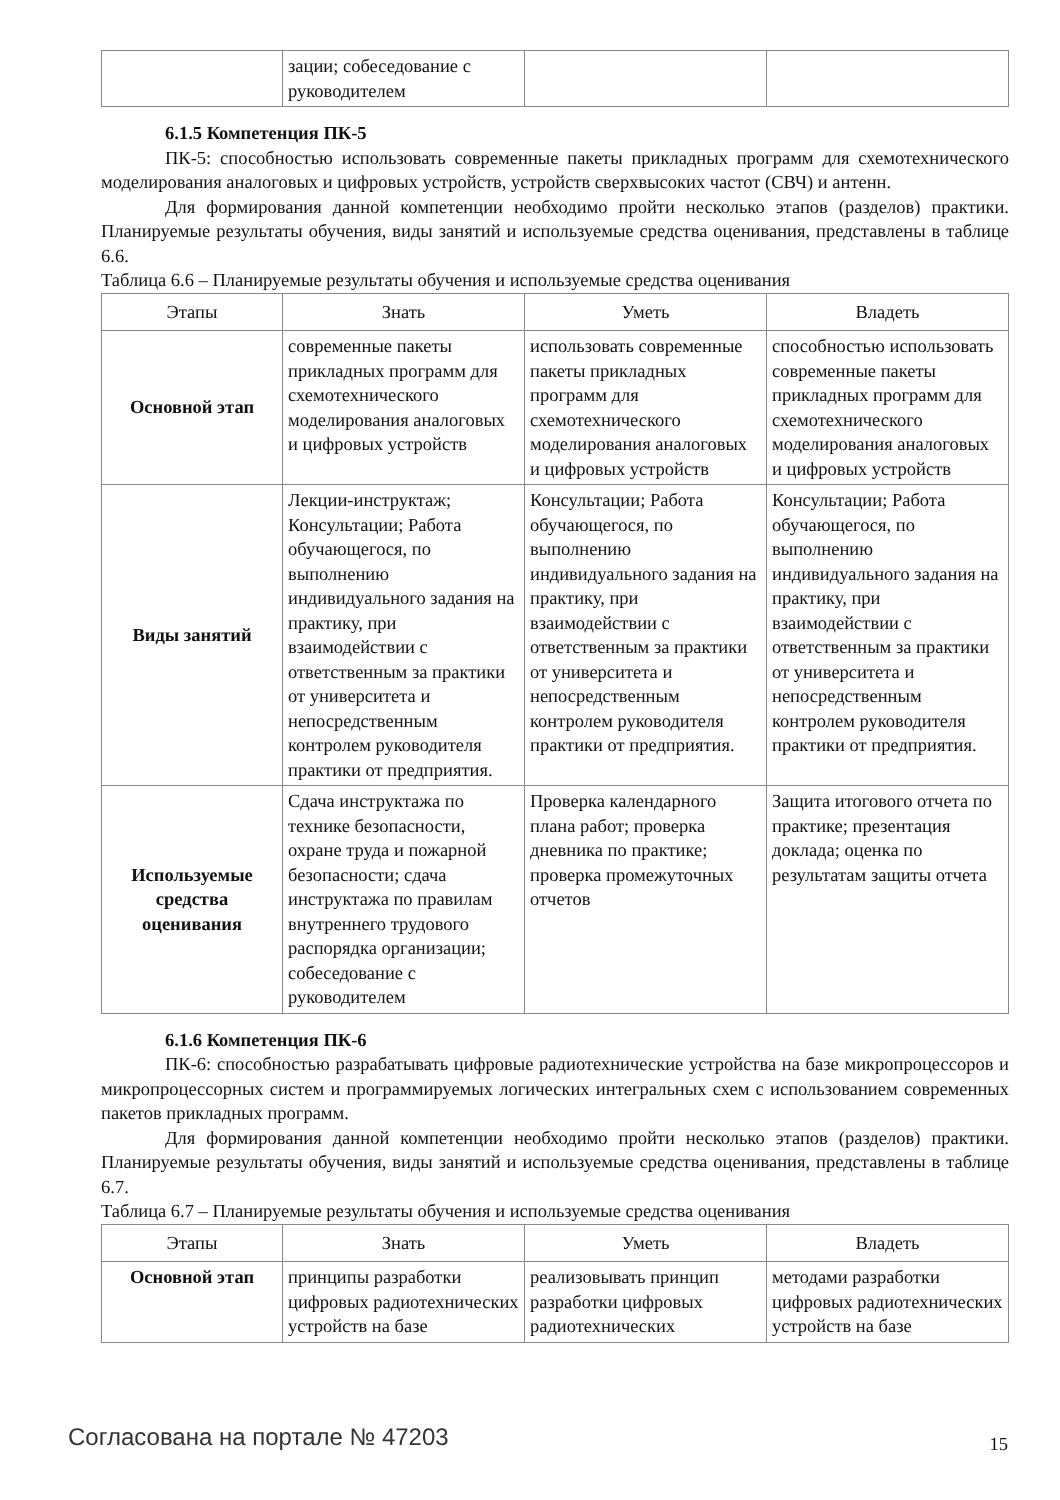| | зации; собеседование с руководителем | | |
6.1.5 Компетенция ПК-5
ПК-5: способностью использовать современные пакеты прикладных программ для схемотехнического моделирования аналоговых и цифровых устройств, устройств сверхвысоких частот (СВЧ) и антенн.
Для формирования данной компетенции необходимо пройти несколько этапов (разделов) практики. Планируемые результаты обучения, виды занятий и используемые средства оценивания, представлены в таблице 6.6.
Таблица 6.6 – Планируемые результаты обучения и используемые средства оценивания
| Этапы | Знать | Уметь | Владеть |
| --- | --- | --- | --- |
| Основной этап | современные пакеты прикладных программ для схемотехнического моделирования аналоговых и цифровых устройств | использовать современные пакеты прикладных программ для схемотехнического моделирования аналоговых и цифровых устройств | способностью использовать современные пакеты прикладных программ для схемотехнического моделирования аналоговых и цифровых устройств |
| Виды занятий | Лекции-инструктаж; Консультации; Работа обучающегося, по выполнению индивидуального задания на практику, при взаимодействии с ответственным за практики от университета и непосредственным контролем руководителя практики от предприятия. | Консультации; Работа обучающегося, по выполнению индивидуального задания на практику, при взаимодействии с ответственным за практики от университета и непосредственным контролем руководителя практики от предприятия. | Консультации; Работа обучающегося, по выполнению индивидуального задания на практику, при взаимодействии с ответственным за практики от университета и непосредственным контролем руководителя практики от предприятия. |
| Используемые средства оценивания | Сдача инструктажа по технике безопасности, охране труда и пожарной безопасности; сдача инструктажа по правилам внутреннего трудового распорядка организации; собеседование с руководителем | Проверка календарного плана работ; проверка дневника по практике; проверка промежуточных отчетов | Защита итогового отчета по практике; презентация доклада; оценка по результатам защиты отчета |
6.1.6 Компетенция ПК-6
ПК-6: способностью разрабатывать цифровые радиотехнические устройства на базе микропроцессоров и микропроцессорных систем и программируемых логических интегральных схем с использованием современных пакетов прикладных программ.
Для формирования данной компетенции необходимо пройти несколько этапов (разделов) практики. Планируемые результаты обучения, виды занятий и используемые средства оценивания, представлены в таблице 6.7.
Таблица 6.7 – Планируемые результаты обучения и используемые средства оценивания
| Этапы | Знать | Уметь | Владеть |
| --- | --- | --- | --- |
| Основной этап | принципы разработки цифровых радиотехнических устройств на базе | реализовывать принцип разработки цифровых радиотехнических | методами разработки цифровых радиотехнических устройств на базе |
Согласована на портале № 47203 15